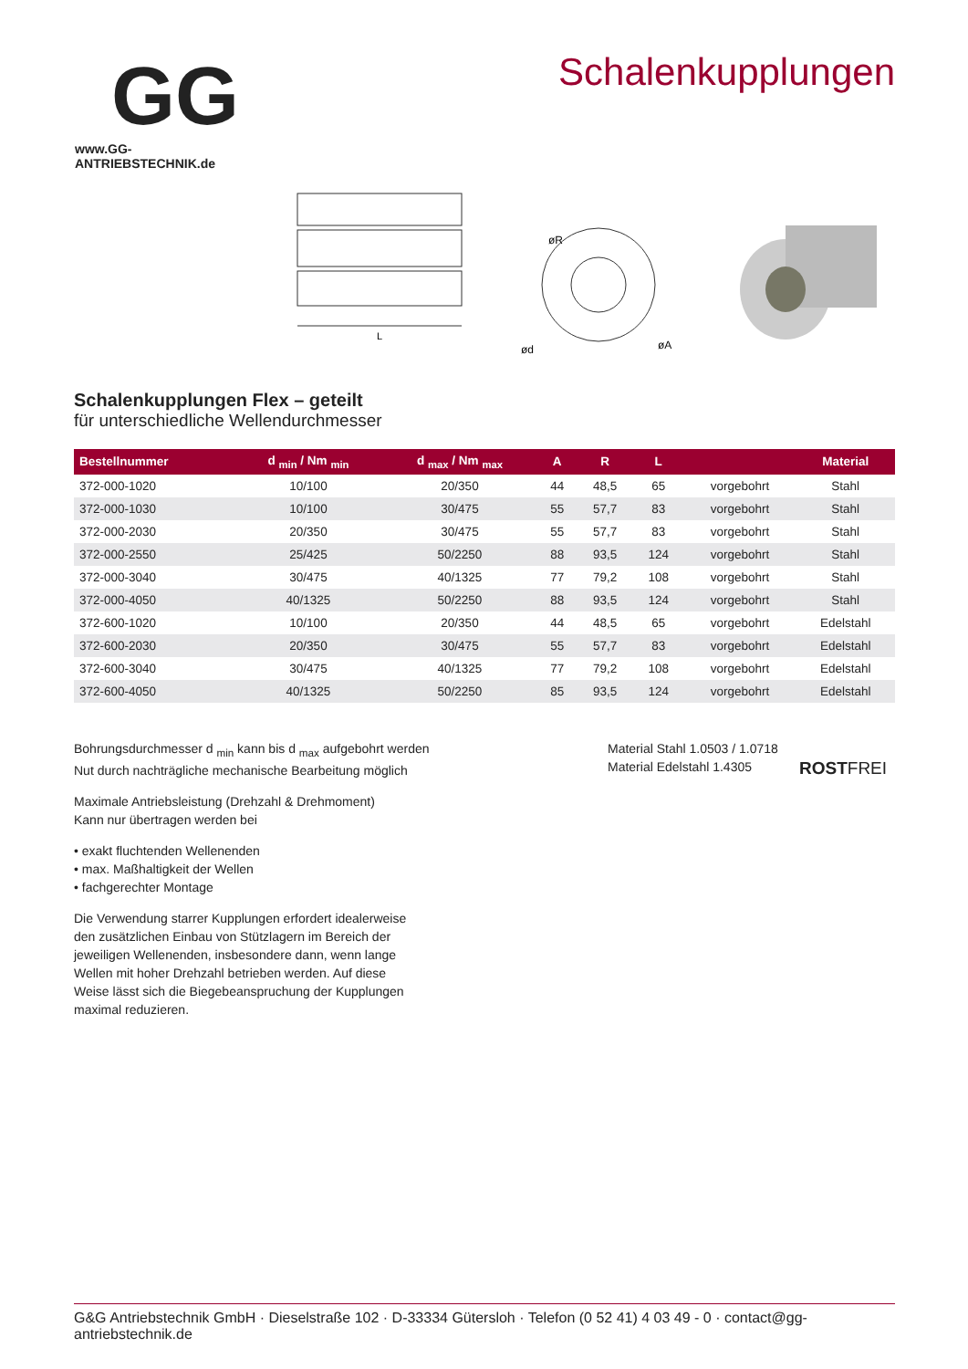GG
www.GG-ANTRIEBSTECHNIK.de
Schalenkupplungen
L
øR
ød
øA
Schalenkupplungen Flex – geteilt
für unterschiedliche Wellendurchmesser
| Bestellnummer | d <sub>min</sub> / Nm <sub>min</sub> | d <sub>max</sub> / Nm <sub>max</sub> | A | R | L | | Material |
| --- | --- | --- | --- | --- | --- | --- | --- |
| 372-000-1020 | 10/100 | 20/350 | 44 | 48,5 | 65 | vorgebohrt | Stahl |
| 372-000-1030 | 10/100 | 30/475 | 55 | 57,7 | 83 | vorgebohrt | Stahl |
| 372-000-2030 | 20/350 | 30/475 | 55 | 57,7 | 83 | vorgebohrt | Stahl |
| 372-000-2550 | 25/425 | 50/2250 | 88 | 93,5 | 124 | vorgebohrt | Stahl |
| 372-000-3040 | 30/475 | 40/1325 | 77 | 79,2 | 108 | vorgebohrt | Stahl |
| 372-000-4050 | 40/1325 | 50/2250 | 88 | 93,5 | 124 | vorgebohrt | Stahl |
| 372-600-1020 | 10/100 | 20/350 | 44 | 48,5 | 65 | vorgebohrt | Edelstahl |
| 372-600-2030 | 20/350 | 30/475 | 55 | 57,7 | 83 | vorgebohrt | Edelstahl |
| 372-600-3040 | 30/475 | 40/1325 | 77 | 79,2 | 108 | vorgebohrt | Edelstahl |
| 372-600-4050 | 40/1325 | 50/2250 | 85 | 93,5 | 124 | vorgebohrt | Edelstahl |
Bohrungsdurchmesser d <sub>min</sub> kann bis d <sub>max</sub> aufgebohrt werden
Nut durch nachträgliche mechanische Bearbeitung möglich
Maximale Antriebsleistung (Drehzahl & Drehmoment)
Kann nur übertragen werden bei
• exakt fluchtenden Wellenenden
• max. Maßhaltigkeit der Wellen
• fachgerechter Montage
Die Verwendung starrer Kupplungen erfordert idealerweise
den zusätzlichen Einbau von Stützlagern im Bereich der
jeweiligen Wellenenden, insbesondere dann, wenn lange
Wellen mit hoher Drehzahl betrieben werden. Auf diese
Weise lässt sich die Biegebeanspruchung der Kupplungen
maximal reduzieren.
Material Stahl 1.0503 / 1.0718
Material Edelstahl 1.4305
ROSTFREI
G&G Antriebstechnik GmbH · Dieselstraße 102 · D-33334 Gütersloh · Telefon (0 52 41) 4 03 49 - 0 · contact@gg-antriebstechnik.de